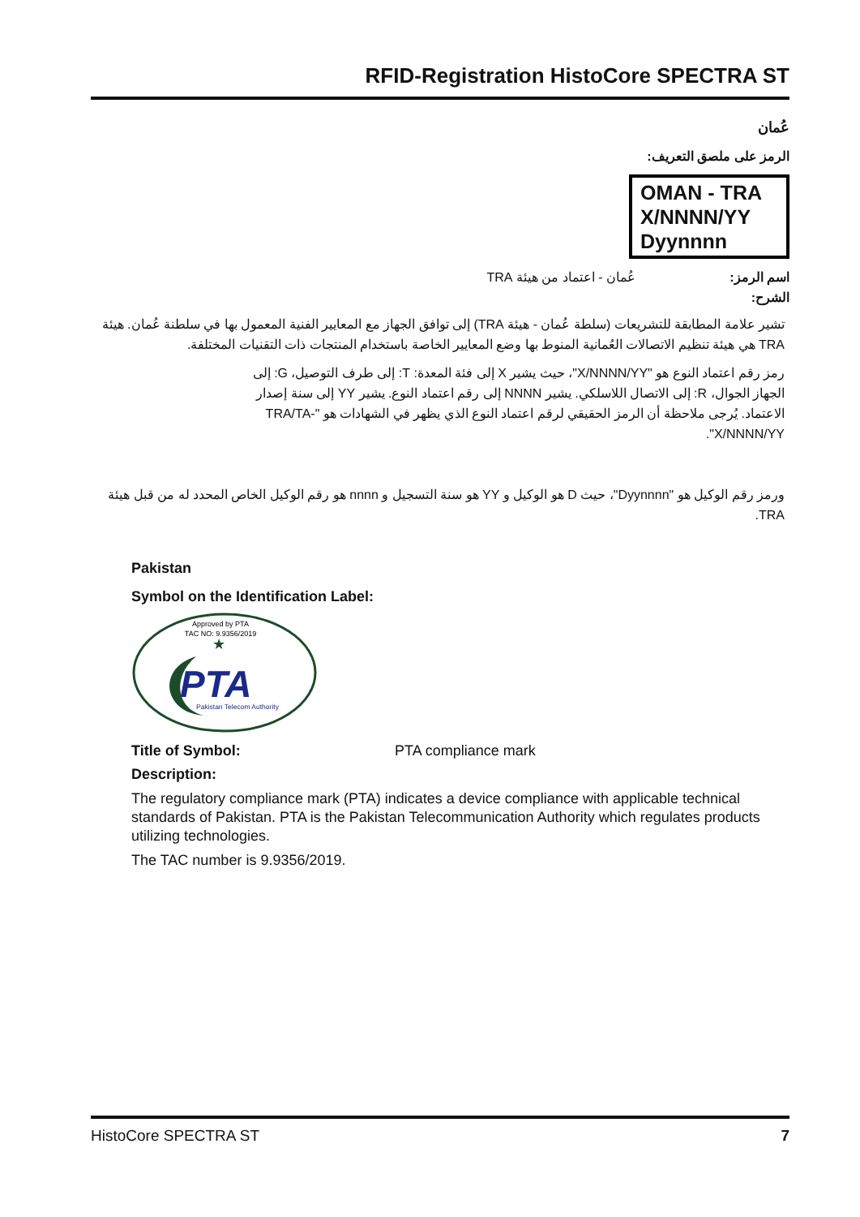RFID-Registration HistoCore SPECTRA ST
عُمان
الرمز على ملصق التعريف:
OMAN - TRA
X/NNNN/YY
Dyynnnn
اسم الرمز: عُمان - اعتماد من هيئة TRA
الشرح:
تشير علامة المطابقة للتشريعات (سلطة عُمان - هيئة TRA) إلى توافق الجهاز مع المعايير الفنية المعمول بها في سلطنة عُمان. هيئة TRA هي هيئة تنظيم الاتصالات العُمانية المنوط بها وضع المعايير الخاصة باستخدام المنتجات ذات التقنيات المختلفة.
رمز رقم اعتماد النوع هو "X/NNNN/YY"، حيث يشير X إلى فئة المعدة: T: إلى طرف التوصيل، G: إلى الجهاز الجوال، R: إلى الاتصال اللاسلكي. يشير NNNN إلى رقم اعتماد النوع. يشير YY إلى سنة إصدار الاعتماد. يُرجى ملاحظة أن الرمز الحقيقي لرقم اعتماد النوع الذي يظهر في الشهادات هو "TRA/TA-X/NNNN/YY".
ورمز رقم الوكيل هو "Dyynnnn"، حيث D هو الوكيل و YY هو سنة التسجيل و nnnn هو رقم الوكيل الخاص المحدد له من قبل هيئة TRA.
Pakistan
Symbol on the Identification Label:
Approved by PTA
TAC NO: 9.9356/2019
★
PTA
Pakistan Telecom Authority
Title of Symbol: PTA compliance mark
Description:
The regulatory compliance mark (PTA) indicates a device compliance with applicable technical standards of Pakistan. PTA is the Pakistan Telecommunication Authority which regulates products utilizing technologies.
The TAC number is 9.9356/2019.
HistoCore SPECTRA ST 7